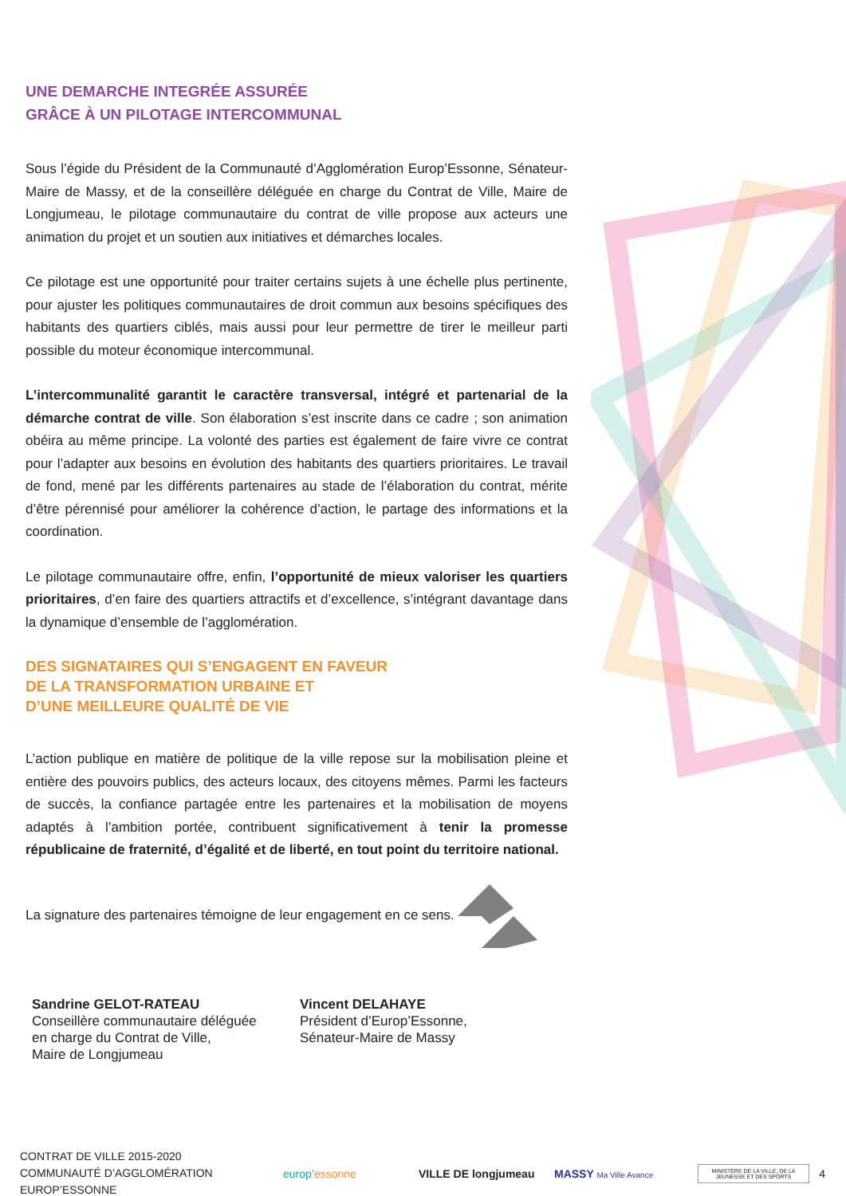UNE DEMARCHE INTEGRÉE ASSURÉE
GRÂCE À UN PILOTAGE INTERCOMMUNAL
Sous l’égide du Président de la Communauté d’Agglomération Europ’Essonne, Sénateur-Maire de Massy, et de la conseillère déléguée en charge du Contrat de Ville, Maire de Longjumeau, le pilotage communautaire du contrat de ville propose aux acteurs une animation du projet et un soutien aux initiatives et démarches locales.
Ce pilotage est une opportunité pour traiter certains sujets à une échelle plus pertinente, pour ajuster les politiques communautaires de droit commun aux besoins spécifiques des habitants des quartiers ciblés, mais aussi pour leur permettre de tirer le meilleur parti possible du moteur économique intercommunal.
L’intercommunalité garantit le caractère transversal, intégré et partenarial de la démarche contrat de ville. Son élaboration s’est inscrite dans ce cadre ; son animation obéira au même principe. La volonté des parties est également de faire vivre ce contrat pour l’adapter aux besoins en évolution des habitants des quartiers prioritaires. Le travail de fond, mené par les différents partenaires au stade de l’élaboration du contrat, mérite d’être pérennisé pour améliorer la cohérence d’action, le partage des informations et la coordination.
Le pilotage communautaire offre, enfin, l’opportunité de mieux valoriser les quartiers prioritaires, d’en faire des quartiers attractifs et d’excellence, s’intégrant davantage dans la dynamique d’ensemble de l’agglomération.
DES SIGNATAIRES QUI S’ENGAGENT EN FAVEUR
DE LA TRANSFORMATION URBAINE ET
D’UNE MEILLEURE QUALITÉ DE VIE
L’action publique en matière de politique de la ville repose sur la mobilisation pleine et entière des pouvoirs publics, des acteurs locaux, des citoyens mêmes. Parmi les facteurs de succès, la confiance partagée entre les partenaires et la mobilisation de moyens adaptés à l’ambition portée, contribuent significativement à tenir la promesse républicaine de fraternité, d’égalité et de liberté, en tout point du territoire national.
La signature des partenaires témoigne de leur engagement en ce sens.
Sandrine GELOT-RATEAU
Conseillère communautaire déléguée
en charge du Contrat de Ville,
Maire de Longjumeau
Vincent DELAHAYE
Président d’Europ’Essonne,
Sénateur-Maire de Massy
CONTRAT DE VILLE 2015-2020
COMMUNAUTÉ D’AGGLOMÉRATION EUROP’ESSONNE
europ’essonne VILLE DE longjumeau MASSY Ma Ville Avance
MINISTÈRE DE LA VILLE, DE LA JEUNESSE ET DES SPORTS
4